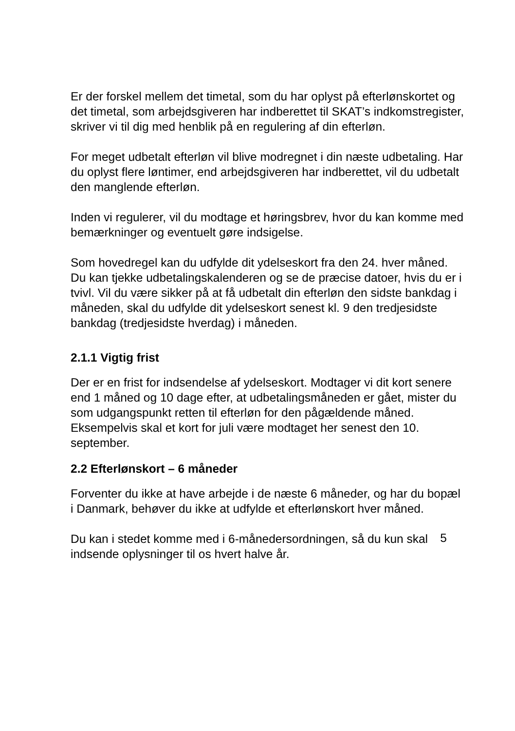Er der forskel mellem det timetal, som du har oplyst på efterlønskortet og det timetal, som arbejdsgiveren har indberettet til SKAT’s indkomstregister, skriver vi til dig med henblik på en regulering af din efterløn.
For meget udbetalt efterløn vil blive modregnet i din næste udbetaling. Har du oplyst flere løntimer, end arbejdsgiveren har indberettet, vil du udbetalt den manglende efterløn.
Inden vi regulerer, vil du modtage et høringsbrev, hvor du kan komme med bemærkninger og eventuelt gøre indsigelse.
Som hovedregel kan du udfylde dit ydelseskort fra den 24. hver måned. Du kan tjekke udbetalingskalenderen og se de præcise datoer, hvis du er i tvivl. Vil du være sikker på at få udbetalt din efterløn den sidste bankdag i måneden, skal du udfylde dit ydelseskort senest kl. 9 den tredjesidste bankdag (tredjesidste hverdag) i måneden.
2.1.1 Vigtig frist
Der er en frist for indsendelse af ydelseskort. Modtager vi dit kort senere end 1 måned og 10 dage efter, at udbetalingsmåneden er gået, mister du som udgangspunkt retten til efterløn for den pågældende måned. Eksempelvis skal et kort for juli være modtaget her senest den 10. september.
2.2 Efterlønskort – 6 måneder
Forventer du ikke at have arbejde i de næste 6 måneder, og har du bopæl i Danmark, behøver du ikke at udfylde et efterlønskort hver måned.
Du kan i stedet komme med i 6-månedersordningen, så du kun skal indsende oplysninger til os hvert halve år.
5